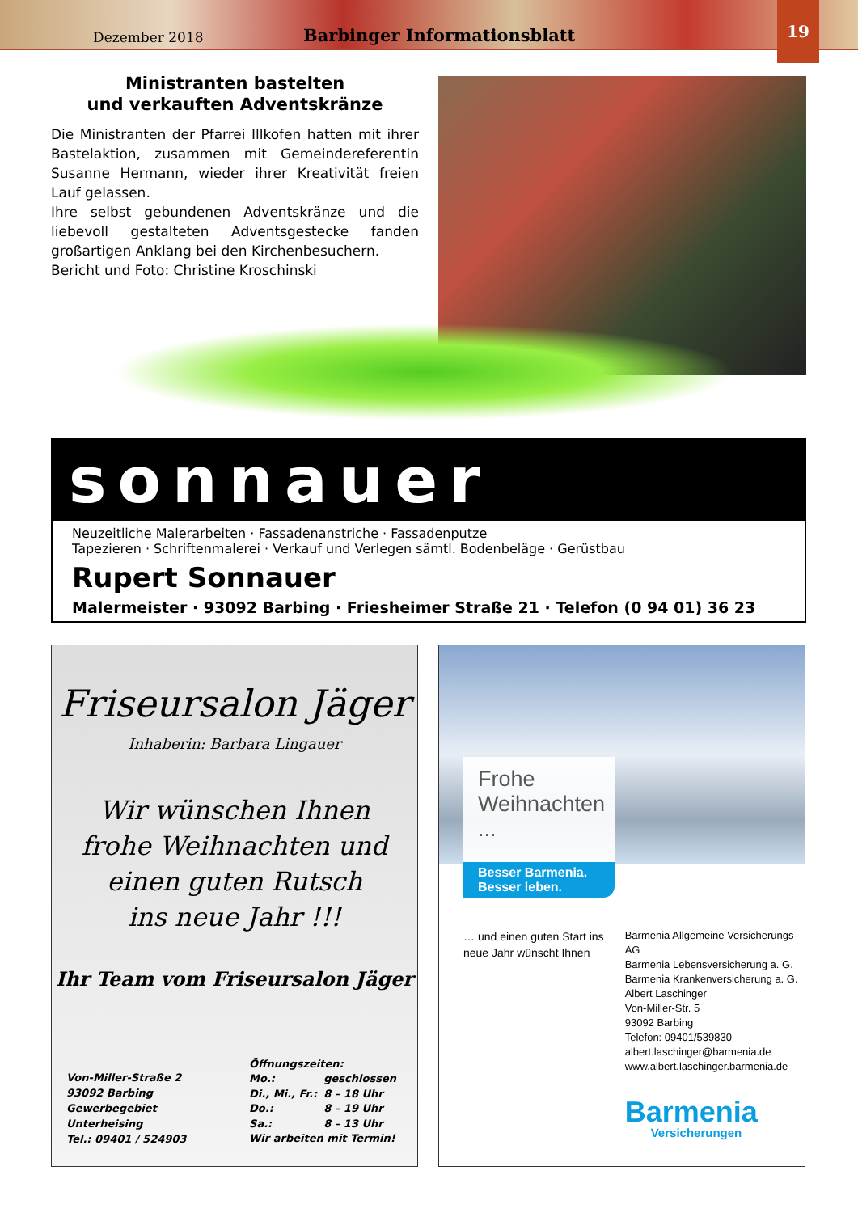Dezember 2018 Barbinger Informationsblatt
19
Ministranten bastelten
und verkauften Adventskränze
Die Ministranten der Pfarrei Illkofen hatten mit ihrer Bastelaktion, zusammen mit Gemeindereferentin Susanne Hermann, wieder ihrer Kreativität freien Lauf gelassen.
Ihre selbst gebundenen Adventskränze und die liebevoll gestalteten Adventsgestecke fanden großartigen Anklang bei den Kirchenbesuchern.
Bericht und Foto: Christine Kroschinski
sonnauer
Neuzeitliche Malerarbeiten · Fassadenanstriche · Fassadenputze
Tapezieren · Schriftenmalerei · Verkauf und Verlegen sämtl. Bodenbeläge · Gerüstbau
Rupert Sonnauer
Malermeister · 93092 Barbing · Friesheimer Straße 21 · Telefon (0 94 01) 36 23
Friseursalon Jäger
Inhaberin: Barbara Lingauer
Wir wünschen Ihnen
frohe Weihnachten und
einen guten Rutsch
ins neue Jahr !!!
Ihr Team vom Friseursalon Jäger
Von-Miller-Straße 2
93092 Barbing
Gewerbegebiet
Unterheising
Tel.: 09401 / 524903
| Öffnungszeiten: | |
| Mo.: | geschlossen |
| Di., Mi., Fr.: | 8 – 18 Uhr |
| Do.: | 8 – 19 Uhr |
| Sa.: | 8 – 13 Uhr |
| Wir arbeiten mit Termin! | |
Frohe
Weihnachten ...
Besser Barmenia.
Besser leben.
… und einen guten Start ins neue Jahr wünscht Ihnen
Barmenia Allgemeine Versicherungs-AG
Barmenia Lebensversicherung a. G.
Barmenia Krankenversicherung a. G.
Albert Laschinger
Von-Miller-Str. 5
93092 Barbing
Telefon: 09401/539830
albert.laschinger@barmenia.de
www.albert.laschinger.barmenia.de
Barmenia
Versicherungen